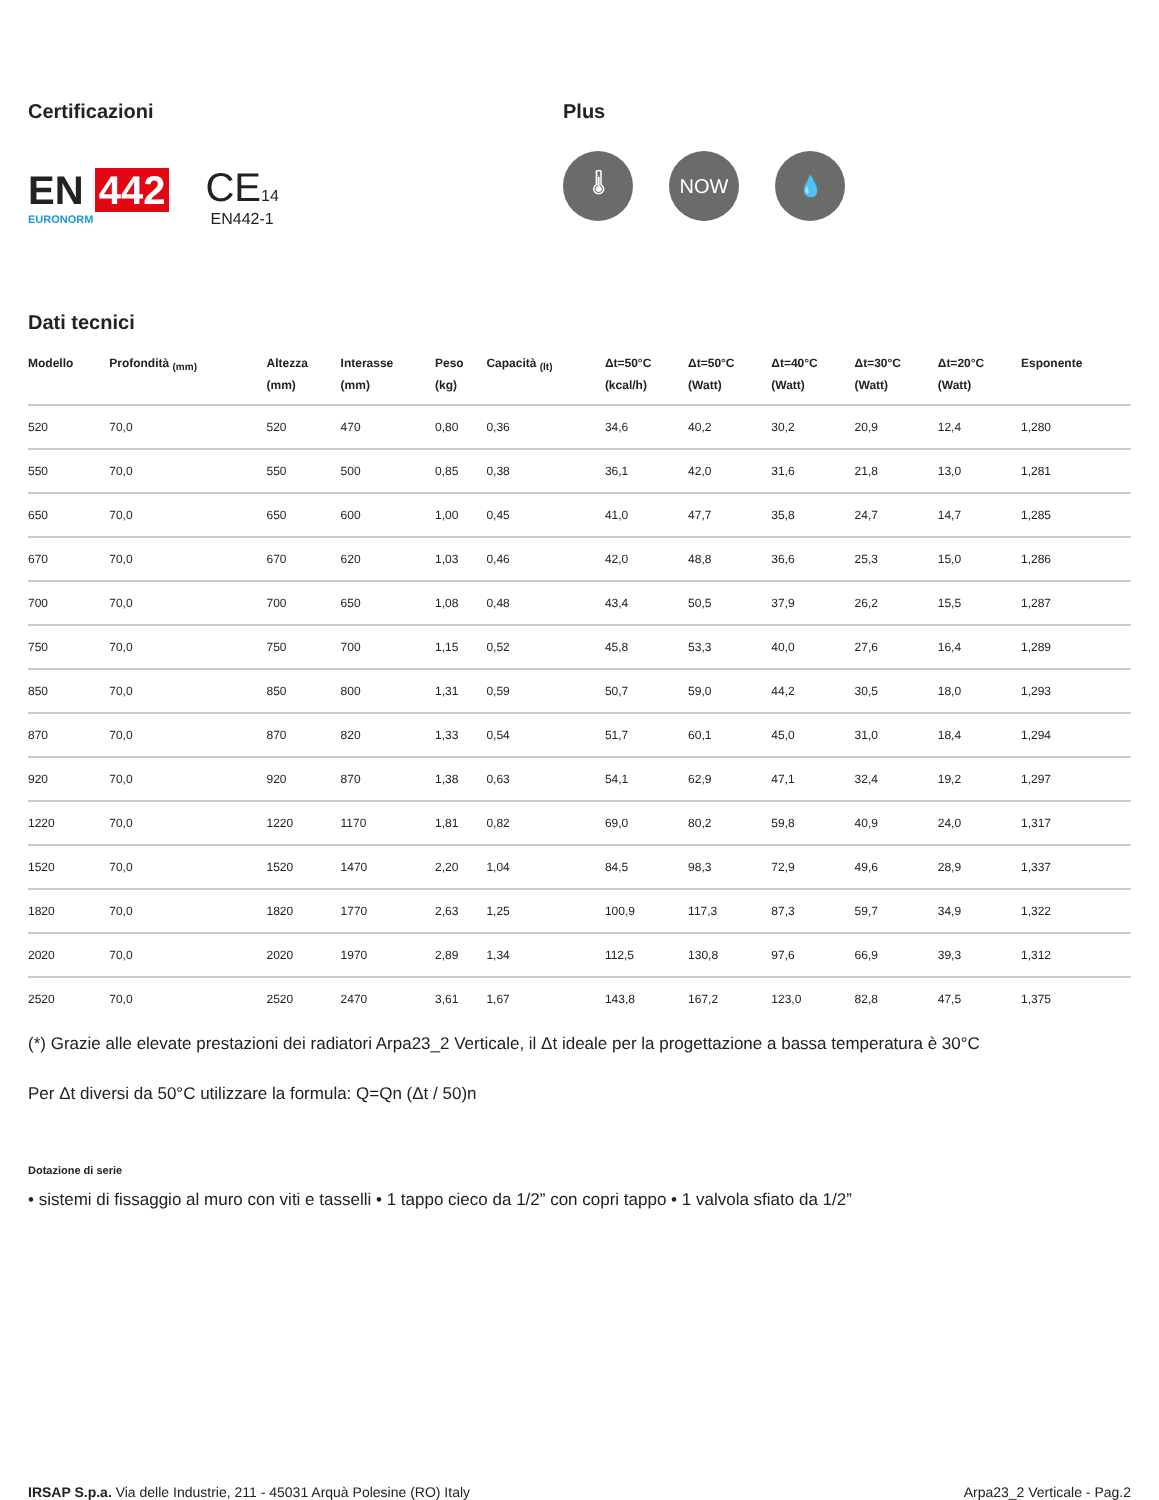Certificazioni
EN 442
EURONORM
CE14
EN442-1
Plus
🌡 NOW 💧
Dati tecnici
| Modello | Profondità <sub>(mm)</sub> | Altezza (mm) | Interasse (mm) | Peso (kg) | Capacità <sub>(lt)</sub> | Δt=50°C (kcal/h) | Δt=50°C (Watt) | Δt=40°C (Watt) | Δt=30°C (Watt) | Δt=20°C (Watt) | Esponente |
| --- | --- | --- | --- | --- | --- | --- | --- | --- | --- | --- | --- |
| 520 | 70,0 | 520 | 470 | 0,80 | 0,36 | 34,6 | 40,2 | 30,2 | 20,9 | 12,4 | 1,280 |
| 550 | 70,0 | 550 | 500 | 0,85 | 0,38 | 36,1 | 42,0 | 31,6 | 21,8 | 13,0 | 1,281 |
| 650 | 70,0 | 650 | 600 | 1,00 | 0,45 | 41,0 | 47,7 | 35,8 | 24,7 | 14,7 | 1,285 |
| 670 | 70,0 | 670 | 620 | 1,03 | 0,46 | 42,0 | 48,8 | 36,6 | 25,3 | 15,0 | 1,286 |
| 700 | 70,0 | 700 | 650 | 1,08 | 0,48 | 43,4 | 50,5 | 37,9 | 26,2 | 15,5 | 1,287 |
| 750 | 70,0 | 750 | 700 | 1,15 | 0,52 | 45,8 | 53,3 | 40,0 | 27,6 | 16,4 | 1,289 |
| 850 | 70,0 | 850 | 800 | 1,31 | 0,59 | 50,7 | 59,0 | 44,2 | 30,5 | 18,0 | 1,293 |
| 870 | 70,0 | 870 | 820 | 1,33 | 0,54 | 51,7 | 60,1 | 45,0 | 31,0 | 18,4 | 1,294 |
| 920 | 70,0 | 920 | 870 | 1,38 | 0,63 | 54,1 | 62,9 | 47,1 | 32,4 | 19,2 | 1,297 |
| 1220 | 70,0 | 1220 | 1170 | 1,81 | 0,82 | 69,0 | 80,2 | 59,8 | 40,9 | 24,0 | 1,317 |
| 1520 | 70,0 | 1520 | 1470 | 2,20 | 1,04 | 84,5 | 98,3 | 72,9 | 49,6 | 28,9 | 1,337 |
| 1820 | 70,0 | 1820 | 1770 | 2,63 | 1,25 | 100,9 | 117,3 | 87,3 | 59,7 | 34,9 | 1,322 |
| 2020 | 70,0 | 2020 | 1970 | 2,89 | 1,34 | 112,5 | 130,8 | 97,6 | 66,9 | 39,3 | 1,312 |
| 2520 | 70,0 | 2520 | 2470 | 3,61 | 1,67 | 143,8 | 167,2 | 123,0 | 82,8 | 47,5 | 1,375 |
(*) Grazie alle elevate prestazioni dei radiatori Arpa23_2 Verticale, il Δt ideale per la progettazione a bassa temperatura è 30°C
Per Δt diversi da 50°C utilizzare la formula: Q=Qn (Δt / 50)n
Dotazione di serie
• sistemi di fissaggio al muro con viti e tasselli • 1 tappo cieco da 1/2” con copri tappo • 1 valvola sfiato da 1/2”
IRSAP S.p.a. Via delle Industrie, 211 - 45031 Arquà Polesine (RO) Italy
Arpa23_2 Verticale - Pag.2